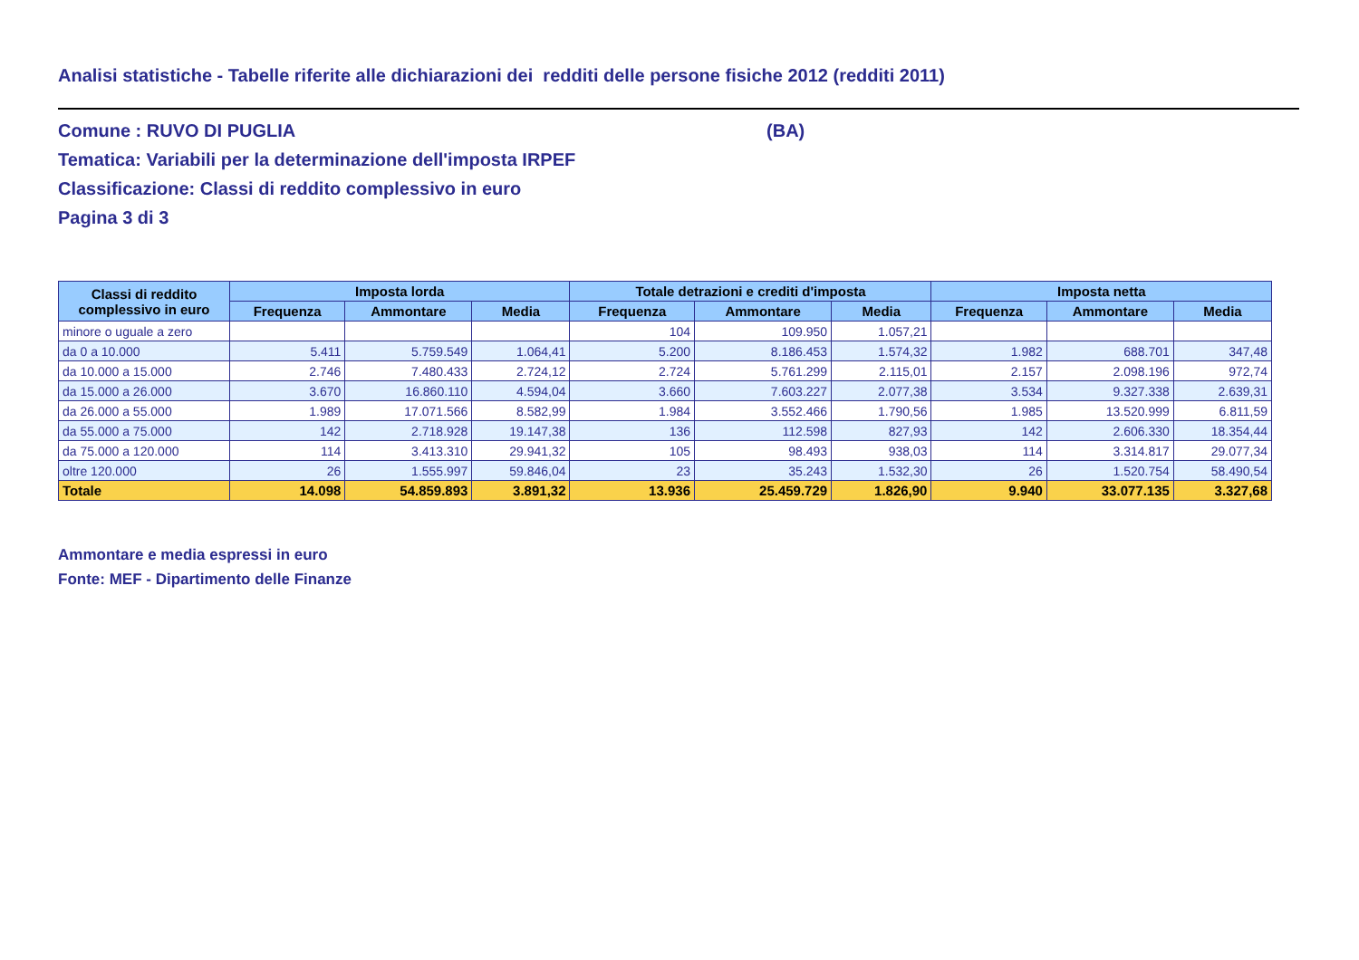Analisi statistiche - Tabelle riferite alle dichiarazioni dei redditi delle persone fisiche 2012 (redditi 2011)
Comune : RUVO DI PUGLIA (BA)
Tematica: Variabili per la determinazione dell'imposta IRPEF
Classificazione: Classi di reddito complessivo in euro
Pagina 3 di 3
| Classi di reddito complessivo in euro | Imposta lorda | | | Totale detrazioni e crediti d'imposta | | | Imposta netta | | |
| --- | --- | --- | --- | --- | --- | --- | --- | --- | --- |
| | Frequenza | Ammontare | Media | Frequenza | Ammontare | Media | Frequenza | Ammontare | Media |
| minore o uguale a zero | | | | 104 | 109.950 | 1.057,21 | | | |
| da 0 a 10.000 | 5.411 | 5.759.549 | 1.064,41 | 5.200 | 8.186.453 | 1.574,32 | 1.982 | 688.701 | 347,48 |
| da 10.000 a 15.000 | 2.746 | 7.480.433 | 2.724,12 | 2.724 | 5.761.299 | 2.115,01 | 2.157 | 2.098.196 | 972,74 |
| da 15.000 a 26.000 | 3.670 | 16.860.110 | 4.594,04 | 3.660 | 7.603.227 | 2.077,38 | 3.534 | 9.327.338 | 2.639,31 |
| da 26.000 a 55.000 | 1.989 | 17.071.566 | 8.582,99 | 1.984 | 3.552.466 | 1.790,56 | 1.985 | 13.520.999 | 6.811,59 |
| da 55.000 a 75.000 | 142 | 2.718.928 | 19.147,38 | 136 | 112.598 | 827,93 | 142 | 2.606.330 | 18.354,44 |
| da 75.000 a 120.000 | 114 | 3.413.310 | 29.941,32 | 105 | 98.493 | 938,03 | 114 | 3.314.817 | 29.077,34 |
| oltre 120.000 | 26 | 1.555.997 | 59.846,04 | 23 | 35.243 | 1.532,30 | 26 | 1.520.754 | 58.490,54 |
| Totale | 14.098 | 54.859.893 | 3.891,32 | 13.936 | 25.459.729 | 1.826,90 | 9.940 | 33.077.135 | 3.327,68 |
Ammontare e media espressi in euro
Fonte: MEF - Dipartimento delle Finanze